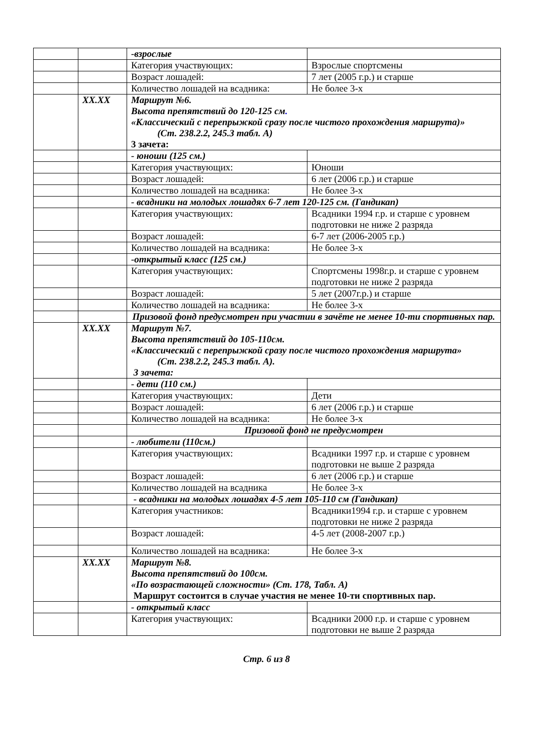| | | -взрослые | |
| | | Категория участвующих: | Взрослые спортсмены |
| | | Возраст лошадей: | 7 лет (2005 г.р.) и старше |
| | | Количество лошадей на всадника: | Не более 3-х |
| | XX.XX | Маршрут №6. Высота препятствий до 120-125 см . «Классический с перепрыжкой сразу после чистого прохождения маршрута)» (Ст. 238.2.2, 245.3 табл. А) 3 зачета: | |
| | | - юноши (125 см.) | |
| | | Категория участвующих: | Юноши |
| | | Возраст лошадей: | 6 лет (2006 г.р.) и старше |
| | | Количество лошадей на всадника: | Не более 3-х |
| | | - всадники на молодых лошадях 6-7 лет 120-125 см. (Гандикап) | |
| | | Категория участвующих: | Всадники 1994 г.р. и старше с уровнем подготовки не ниже 2 разряда |
| | | Возраст лошадей: | 6-7 лет (2006-2005 г.р.) |
| | | Количество лошадей на всадника: | Не более 3-х |
| | | -открытый класс (125 см.) | |
| | | Категория участвующих: | Спортсмены 1998г.р. и старше с уровнем подготовки не ниже 2 разряда |
| | | Возраст лошадей: | 5 лет (2007г.р.) и старше |
| | | Количество лошадей на всадника: | Не более 3-х |
| | | Призовой фонд предусмотрен при участии в зачёте не менее 10-ти спортивных пар. | |
| | XX.XX | Маршрут №7. Высота препятствий до 105-110см. «Классический с перепрыжкой сразу после чистого прохождения маршрута» (Ст. 238.2.2, 245.3 табл. А). 3 зачета: | |
| | | - дети (110 см.) | |
| | | Категория участвующих: | Дети |
| | | Возраст лошадей: | 6 лет (2006 г.р.) и старше |
| | | Количество лошадей на всадника: | Не более 3-х |
| | | Призовой фонд не предусмотрен | |
| | | - любители (110см.) | |
| | | Категория участвующих: | Всадники 1997 г.р. и старше с уровнем подготовки не выше 2 разряда |
| | | Возраст лошадей: | 6 лет (2006 г.р.) и старше |
| | | Количество лошадей на всадника | Не более 3-х |
| | | - всадники на молодых лошадях 4-5 лет 105-110 см (Гандикап) | |
| | | Категория участников: | Всадники1994 г.р. и старше с уровнем подготовки не ниже 2 разряда |
| | | Возраст лошадей: | 4-5 лет (2008-2007 г.р.) |
| | | Количество лошадей на всадника: | Не более 3-х |
| | XX.XX | Маршрут №8. Высота препятствий до 100см. «По возрастающей сложности» (Ст. 178, Табл. А) Маршрут состоится в случае участия не менее 10-ти спортивных пар. | |
| | | - открытый класс | |
| | | Категория участвующих: | Всадники 2000 г.р. и старше с уровнем подготовки не выше 2 разряда |
Стр. 6 из 8